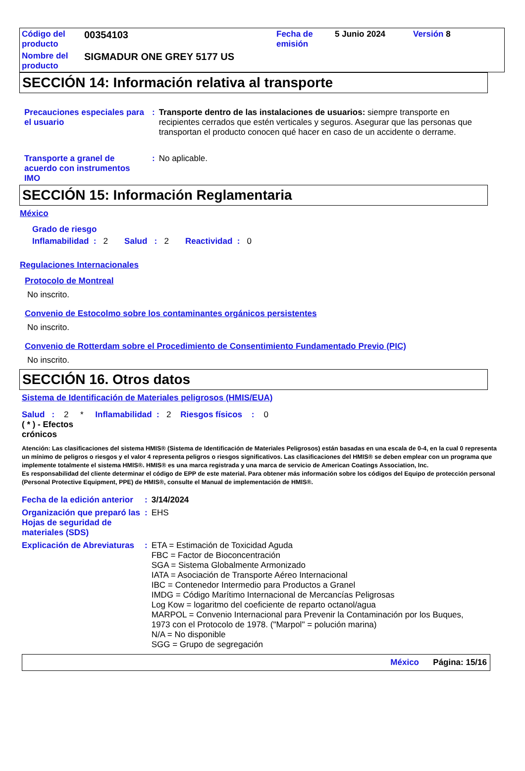| Código del producto | 00354103 | Fecha de emisión | 5 Junio 2024 | Versión 8 |
| Nombre del producto | SIGMADUR ONE GREY 5177 US | | | |
SECCIÓN 14: Información relativa al transporte
| Precauciones especiales para el usuario | : | Transporte dentro de las instalaciones de usuarios: siempre transporte en recipientes cerrados que estén verticales y seguros. Asegurar que las personas que transportan el producto conocen qué hacer en caso de un accidente o derrame. |
| Transporte a granel de acuerdo con instrumentos IMO | : | No aplicable. |
SECCIÓN 15: Información Reglamentaria
México
Grado de riesgo
Inflamabilidad : 2 Salud : 2 Reactividad : 0
Regulaciones Internacionales
Protocolo de Montreal
No inscrito.
Convenio de Estocolmo sobre los contaminantes orgánicos persistentes
No inscrito.
Convenio de Rotterdam sobre el Procedimiento de Consentimiento Fundamentado Previo (PIC)
No inscrito.
SECCIÓN 16. Otros datos
Sistema de Identificación de Materiales peligrosos (HMIS/EUA)
Salud : 2 * Inflamabilidad : 2 Riesgos físicos : 0
( * ) - Efectos
crónicos
Atención: Las clasificaciones del sistema HMIS® (Sistema de Identificación de Materiales Peligrosos) están basadas en una escala de 0-4, en la cual 0 representa un mínimo de peligros o riesgos y el valor 4 representa peligros o riesgos significativos. Las clasificaciones del HMIS® se deben emplear con un programa que implemente totalmente el sistema HMIS®. HMIS® es una marca registrada y una marca de servicio de American Coatings Association, Inc.
Es responsabilidad del cliente determinar el código de EPP de este material. Para obtener más información sobre los códigos del Equipo de protección personal (Personal Protective Equipment, PPE) de HMIS®, consulte el Manual de implementación de HMIS®.
| Fecha de la edición anterior | : | 3/14/2024 |
| Organización que preparó las Hojas de seguridad de materiales (SDS) | : | EHS |
| Explicación de Abreviaturas | : | ETA = Estimación de Toxicidad Aguda FBC = Factor de Bioconcentración SGA = Sistema Globalmente Armonizado IATA = Asociación de Transporte Aéreo Internacional IBC = Contenedor Intermedio para Productos a Granel IMDG = Código Marítimo Internacional de Mercancías Peligrosas Log Kow = logaritmo del coeficiente de reparto octanol/agua MARPOL = Convenio Internacional para Prevenir la Contaminación por los Buques, 1973 con el Protocolo de 1978. ("Marpol" = polución marina) N/A = No disponible SGG = Grupo de segregación |
México Página: 15/16